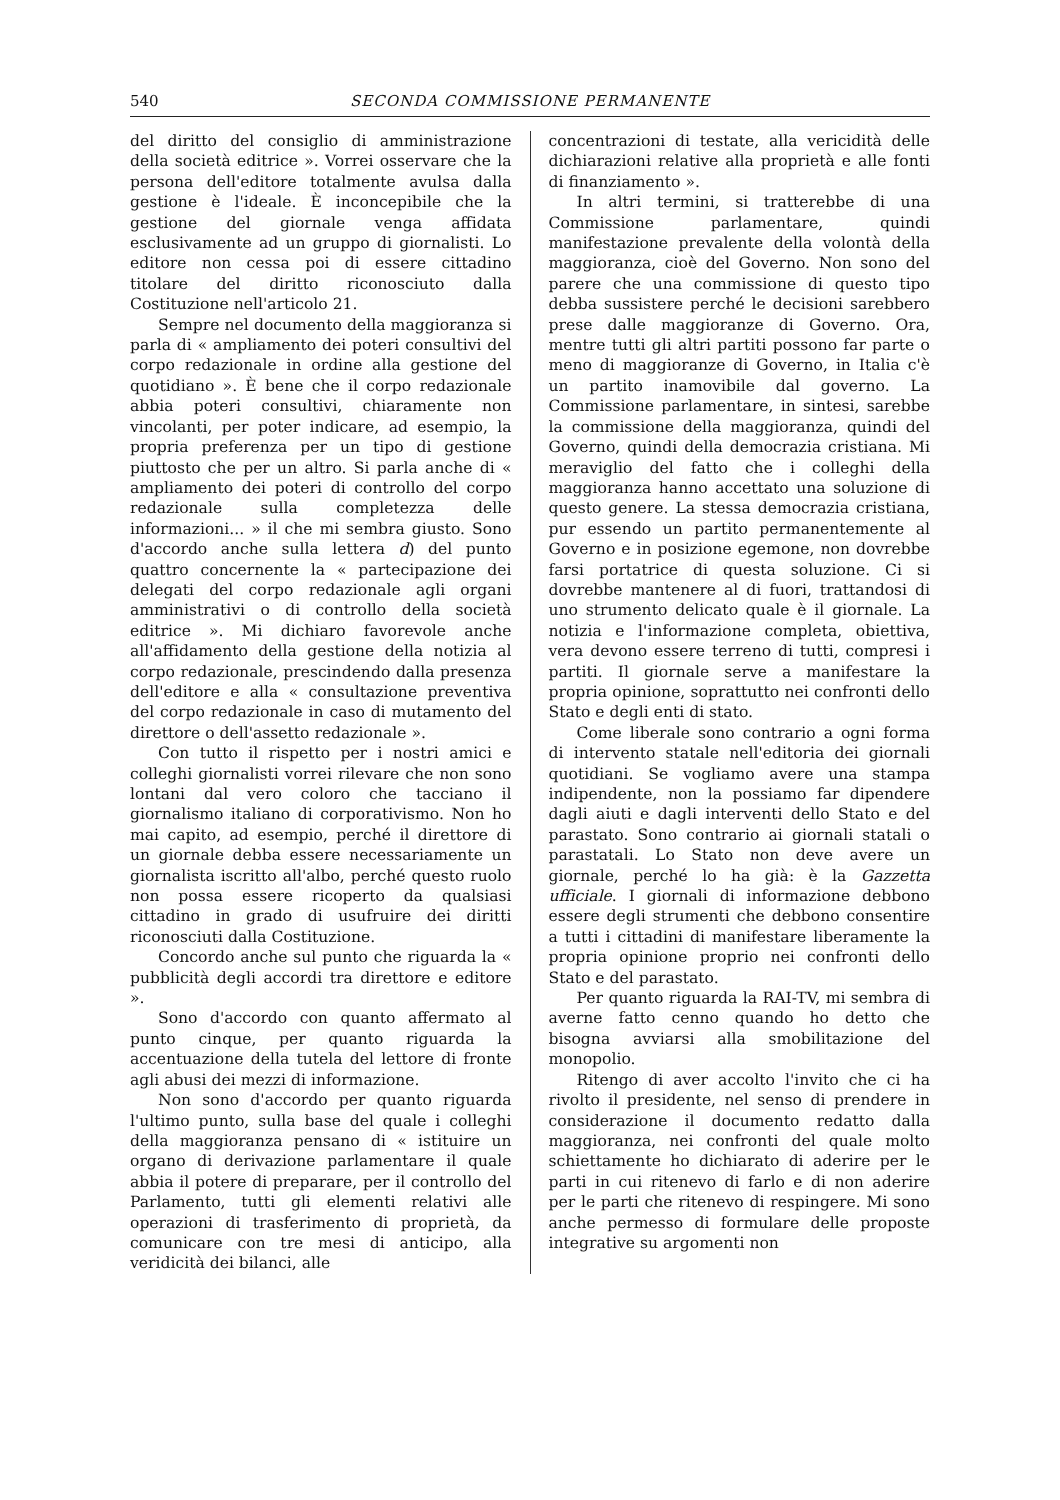540 SECONDA COMMISSIONE PERMANENTE
del diritto del consiglio di amministrazione della società editrice ». Vorrei osservare che la persona dell'editore totalmente avulsa dalla gestione è l'ideale. È inconcepibile che la gestione del giornale venga affidata esclusivamente ad un gruppo di giornalisti. Lo editore non cessa poi di essere cittadino titolare del diritto riconosciuto dalla Costituzione nell'articolo 21.
Sempre nel documento della maggioranza si parla di « ampliamento dei poteri consultivi del corpo redazionale in ordine alla gestione del quotidiano ». È bene che il corpo redazionale abbia poteri consultivi, chiaramente non vincolanti, per poter indicare, ad esempio, la propria preferenza per un tipo di gestione piuttosto che per un altro. Si parla anche di « ampliamento dei poteri di controllo del corpo redazionale sulla completezza delle informazioni... » il che mi sembra giusto. Sono d'accordo anche sulla lettera d) del punto quattro concernente la « partecipazione dei delegati del corpo redazionale agli organi amministrativi o di controllo della società editrice ». Mi dichiaro favorevole anche all'affidamento della gestione della notizia al corpo redazionale, prescindendo dalla presenza dell'editore e alla « consultazione preventiva del corpo redazionale in caso di mutamento del direttore o dell'assetto redazionale ».
Con tutto il rispetto per i nostri amici e colleghi giornalisti vorrei rilevare che non sono lontani dal vero coloro che tacciano il giornalismo italiano di corporativismo. Non ho mai capito, ad esempio, perché il direttore di un giornale debba essere necessariamente un giornalista iscritto all'albo, perché questo ruolo non possa essere ricoperto da qualsiasi cittadino in grado di usufruire dei diritti riconosciuti dalla Costituzione.
Concordo anche sul punto che riguarda la « pubblicità degli accordi tra direttore e editore ».
Sono d'accordo con quanto affermato al punto cinque, per quanto riguarda la accentuazione della tutela del lettore di fronte agli abusi dei mezzi di informazione.
Non sono d'accordo per quanto riguarda l'ultimo punto, sulla base del quale i colleghi della maggioranza pensano di « istituire un organo di derivazione parlamentare il quale abbia il potere di preparare, per il controllo del Parlamento, tutti gli elementi relativi alle operazioni di trasferimento di proprietà, da comunicare con tre mesi di anticipo, alla veridicità dei bilanci, alle
concentrazioni di testate, alla vericidità delle dichiarazioni relative alla proprietà e alle fonti di finanziamento ».
In altri termini, si tratterebbe di una Commissione parlamentare, quindi manifestazione prevalente della volontà della maggioranza, cioè del Governo. Non sono del parere che una commissione di questo tipo debba sussistere perché le decisioni sarebbero prese dalle maggioranze di Governo. Ora, mentre tutti gli altri partiti possono far parte o meno di maggioranze di Governo, in Italia c'è un partito inamovibile dal governo. La Commissione parlamentare, in sintesi, sarebbe la commissione della maggioranza, quindi del Governo, quindi della democrazia cristiana. Mi meraviglio del fatto che i colleghi della maggioranza hanno accettato una soluzione di questo genere. La stessa democrazia cristiana, pur essendo un partito permanentemente al Governo e in posizione egemone, non dovrebbe farsi portatrice di questa soluzione. Ci si dovrebbe mantenere al di fuori, trattandosi di uno strumento delicato quale è il giornale. La notizia e l'informazione completa, obiettiva, vera devono essere terreno di tutti, compresi i partiti. Il giornale serve a manifestare la propria opinione, soprattutto nei confronti dello Stato e degli enti di stato.
Come liberale sono contrario a ogni forma di intervento statale nell'editoria dei giornali quotidiani. Se vogliamo avere una stampa indipendente, non la possiamo far dipendere dagli aiuti e dagli interventi dello Stato e del parastato. Sono contrario ai giornali statali o parastatali. Lo Stato non deve avere un giornale, perché lo ha già: è la Gazzetta ufficiale. I giornali di informazione debbono essere degli strumenti che debbono consentire a tutti i cittadini di manifestare liberamente la propria opinione proprio nei confronti dello Stato e del parastato.
Per quanto riguarda la RAI-TV, mi sembra di averne fatto cenno quando ho detto che bisogna avviarsi alla smobilitazione del monopolio.
Ritengo di aver accolto l'invito che ci ha rivolto il presidente, nel senso di prendere in considerazione il documento redatto dalla maggioranza, nei confronti del quale molto schiettamente ho dichiarato di aderire per le parti in cui ritenevo di farlo e di non aderire per le parti che ritenevo di respingere. Mi sono anche permesso di formulare delle proposte integrative su argomenti non